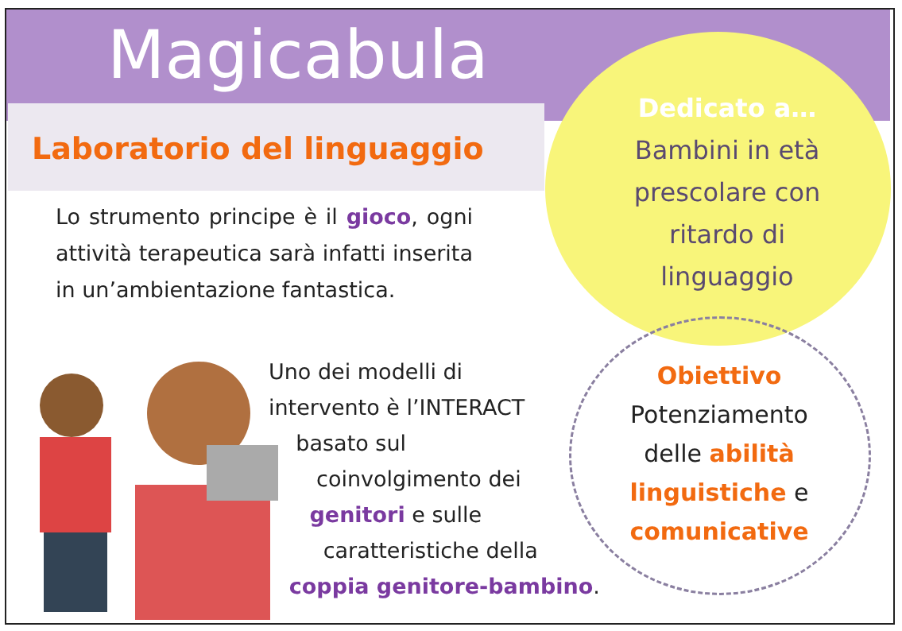Magicabula
Laboratorio del linguaggio
Lo strumento principe è il gioco, ogni attività terapeutica sarà infatti inserita in un’ambientazione fantastica.
Dedicato a…
Bambini in età
prescolare con
ritardo di
linguaggio
Uno dei modelli di
intervento è l’INTERACT
basato sul
coinvolgimento dei
genitori e sulle
caratteristiche della
coppia genitore-bambino.
Obiettivo
Potenziamento
delle abilità
linguistiche e
comunicative